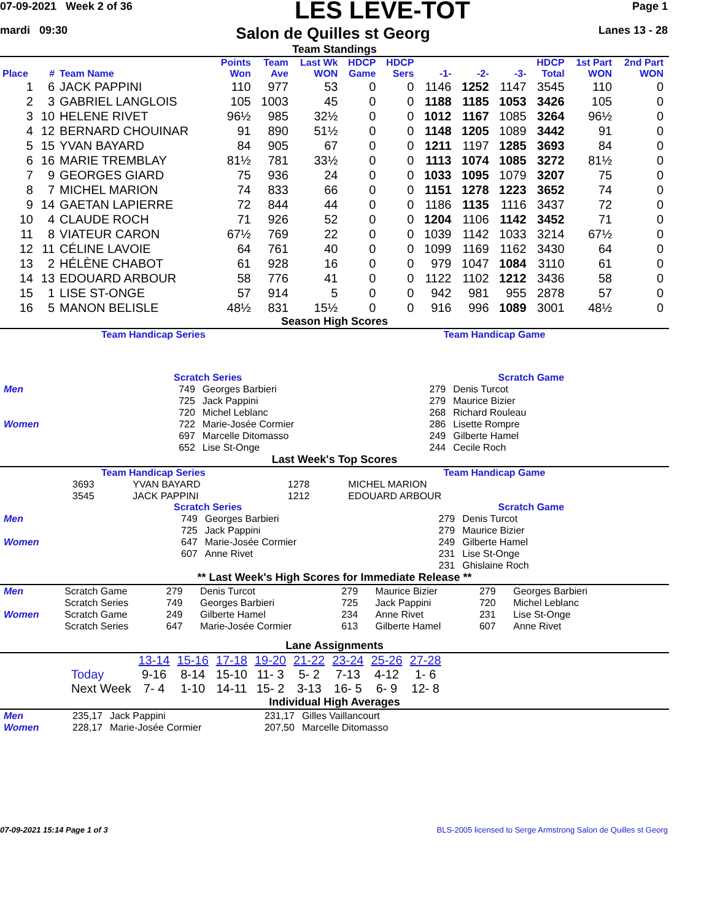07-09-2021 Week 2 of 36 LES LEVE-TOT Page 1
mardi 09:30 Salon de Quilles st Georg Lanes 13 - 28
Team Standings
| Place | # | Team Name | Points Won | Team Ave | Last Wk WON | HDCP Game | HDCP Sers | -1- | -2- | -3- | HDCP Total | 1st Part WON | 2nd Part WON |
| --- | --- | --- | --- | --- | --- | --- | --- | --- | --- | --- | --- | --- | --- |
| 1 | 6 | JACK PAPPINI | 110 | 977 | 53 | 0 | 0 | 1146 | 1252 | 1147 | 3545 | 110 | 0 |
| 2 | 3 | GABRIEL LANGLOIS | 105 | 1003 | 45 | 0 | 0 | 1188 | 1185 | 1053 | 3426 | 105 | 0 |
| 3 | 10 | HELENE RIVET | 96½ | 985 | 32½ | 0 | 0 | 1012 | 1167 | 1085 | 3264 | 96½ | 0 |
| 4 | 12 | BERNARD CHOUINAR | 91 | 890 | 51½ | 0 | 0 | 1148 | 1205 | 1089 | 3442 | 91 | 0 |
| 5 | 15 | YVAN BAYARD | 84 | 905 | 67 | 0 | 0 | 1211 | 1197 | 1285 | 3693 | 84 | 0 |
| 6 | 16 | MARIE TREMBLAY | 81½ | 781 | 33½ | 0 | 0 | 1113 | 1074 | 1085 | 3272 | 81½ | 0 |
| 7 | 9 | GEORGES GIARD | 75 | 936 | 24 | 0 | 0 | 1033 | 1095 | 1079 | 3207 | 75 | 0 |
| 8 | 7 | MICHEL MARION | 74 | 833 | 66 | 0 | 0 | 1151 | 1278 | 1223 | 3652 | 74 | 0 |
| 9 | 14 | GAETAN LAPIERRE | 72 | 844 | 44 | 0 | 0 | 1186 | 1135 | 1116 | 3437 | 72 | 0 |
| 10 | 4 | CLAUDE ROCH | 71 | 926 | 52 | 0 | 0 | 1204 | 1106 | 1142 | 3452 | 71 | 0 |
| 11 | 8 | VIATEUR CARON | 67½ | 769 | 22 | 0 | 0 | 1039 | 1142 | 1033 | 3214 | 67½ | 0 |
| 12 | 11 | CÉLINE LAVOIE | 64 | 761 | 40 | 0 | 0 | 1099 | 1169 | 1162 | 3430 | 64 | 0 |
| 13 | 2 | HÉLÈNE CHABOT | 61 | 928 | 16 | 0 | 0 | 979 | 1047 | 1084 | 3110 | 61 | 0 |
| 14 | 13 | EDOUARD ARBOUR | 58 | 776 | 41 | 0 | 0 | 1122 | 1102 | 1212 | 3436 | 58 | 0 |
| 15 | 1 | LISE ST-ONGE | 57 | 914 | 5 | 0 | 0 | 942 | 981 | 955 | 2878 | 57 | 0 |
| 16 | 5 | MANON BELISLE | 48½ | 831 | 15½ | 0 | 0 | 916 | 996 | 1089 | 3001 | 48½ | 0 |
Season High Scores
Team Handicap Series Team Handicap Game
Scratch Series Scratch Game
| Men | 749 | Georges Barbieri | 279 | Denis Turcot |
| | 725 | Jack Pappini | 279 | Maurice Bizier |
| | 720 | Michel Leblanc | 268 | Richard Rouleau |
| Women | 722 | Marie-Josée Cormier | 286 | Lisette Rompre |
| | 697 | Marcelle Ditomasso | 249 | Gilberte Hamel |
| | 652 | Lise St-Onge | 244 | Cecile Roch |
Last Week's Top Scores
Team Handicap Series Team Handicap Game
| | 3693 | YVAN BAYARD | 1278 | MICHEL MARION |
| | 3545 | JACK PAPPINI | 1212 | EDOUARD ARBOUR |
Scratch Series Scratch Game
| Men | 749 | Georges Barbieri | 279 | Denis Turcot |
| | 725 | Jack Pappini | 279 | Maurice Bizier |
| Women | 647 | Marie-Josée Cormier | 249 | Gilberte Hamel |
| | 607 | Anne Rivet | 231 | Lise St-Onge |
| | | | 231 | Ghislaine Roch |
** Last Week's High Scores for Immediate Release **
| Men | Scratch Game | 279 | Denis Turcot | 279 | Maurice Bizier | 279 | Georges Barbieri |
| | Scratch Series | 749 | Georges Barbieri | 725 | Jack Pappini | 720 | Michel Leblanc |
| Women | Scratch Game | 249 | Gilberte Hamel | 234 | Anne Rivet | 231 | Lise St-Onge |
| | Scratch Series | 647 | Marie-Josée Cormier | 613 | Gilberte Hamel | 607 | Anne Rivet |
Lane Assignments
| | 13-14 | 15-16 | 17-18 | 19-20 | 21-22 | 23-24 | 25-26 | 27-28 |
| Today | 9-16 | 8-14 | 15-10 | 11- 3 | 5- 2 | 7-13 | 4-12 | 1- 6 |
| Next Week | 7- 4 | 1-10 | 14-11 | 15- 2 | 3-13 | 16- 5 | 6- 9 | 12- 8 |
Individual High Averages
| Men | 235,17 | Jack Pappini | 231,17 | Gilles Vaillancourt |
| Women | 228,17 | Marie-Josée Cormier | 207,50 | Marcelle Ditomasso |
07-09-2021 15:14 Page 1 of 3 BLS-2005 licensed to Serge Armstrong Salon de Quilles st Georg